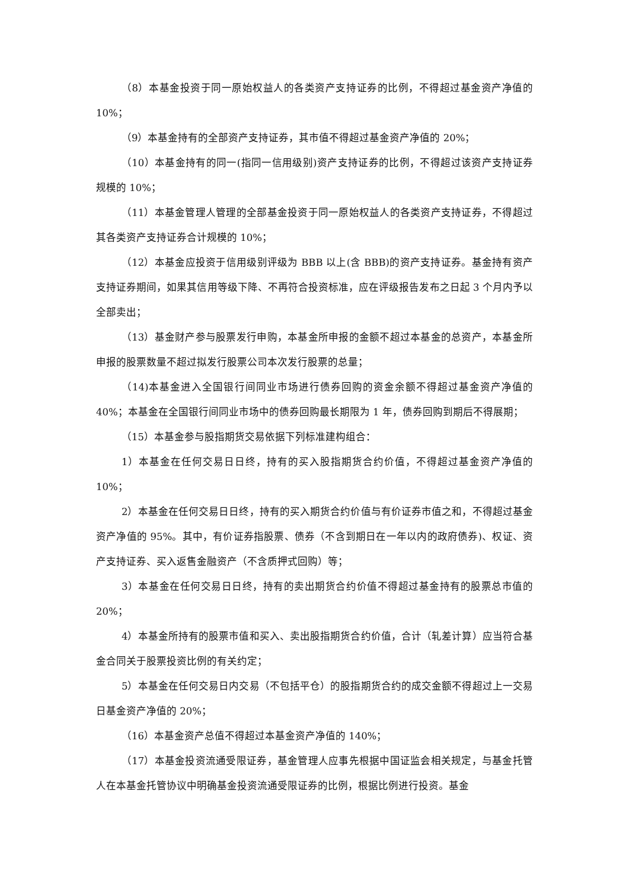（8）本基金投资于同一原始权益人的各类资产支持证券的比例，不得超过基金资产净值的 10%；
（9）本基金持有的全部资产支持证券，其市值不得超过基金资产净值的 20%；
（10）本基金持有的同一(指同一信用级别)资产支持证券的比例，不得超过该资产支持证券规模的 10%；
（11）本基金管理人管理的全部基金投资于同一原始权益人的各类资产支持证券，不得超过其各类资产支持证券合计规模的 10%；
（12）本基金应投资于信用级别评级为 BBB 以上(含 BBB)的资产支持证券。基金持有资产支持证券期间，如果其信用等级下降、不再符合投资标准，应在评级报告发布之日起 3 个月内予以全部卖出；
（13）基金财产参与股票发行申购，本基金所申报的金额不超过本基金的总资产，本基金所申报的股票数量不超过拟发行股票公司本次发行股票的总量；
（14)本基金进入全国银行间同业市场进行债券回购的资金余额不得超过基金资产净值的 40%；本基金在全国银行间同业市场中的债券回购最长期限为 1 年，债券回购到期后不得展期；
（15）本基金参与股指期货交易依据下列标准建构组合：
1）本基金在任何交易日日终，持有的买入股指期货合约价值，不得超过基金资产净值的 10%；
2）本基金在任何交易日日终，持有的买入期货合约价值与有价证券市值之和，不得超过基金资产净值的 95%。其中，有价证券指股票、债券（不含到期日在一年以内的政府债券)、权证、资产支持证券、买入返售金融资产（不含质押式回购）等；
3）本基金在任何交易日日终，持有的卖出期货合约价值不得超过基金持有的股票总市值的 20%；
4）本基金所持有的股票市值和买入、卖出股指期货合约价值，合计（轧差计算）应当符合基金合同关于股票投资比例的有关约定；
5）本基金在任何交易日内交易（不包括平仓）的股指期货合约的成交金额不得超过上一交易日基金资产净值的 20%；
（16）本基金资产总值不得超过本基金资产净值的 140%；
（17）本基金投资流通受限证券，基金管理人应事先根据中国证监会相关规定，与基金托管人在本基金托管协议中明确基金投资流通受限证券的比例，根据比例进行投资。基金